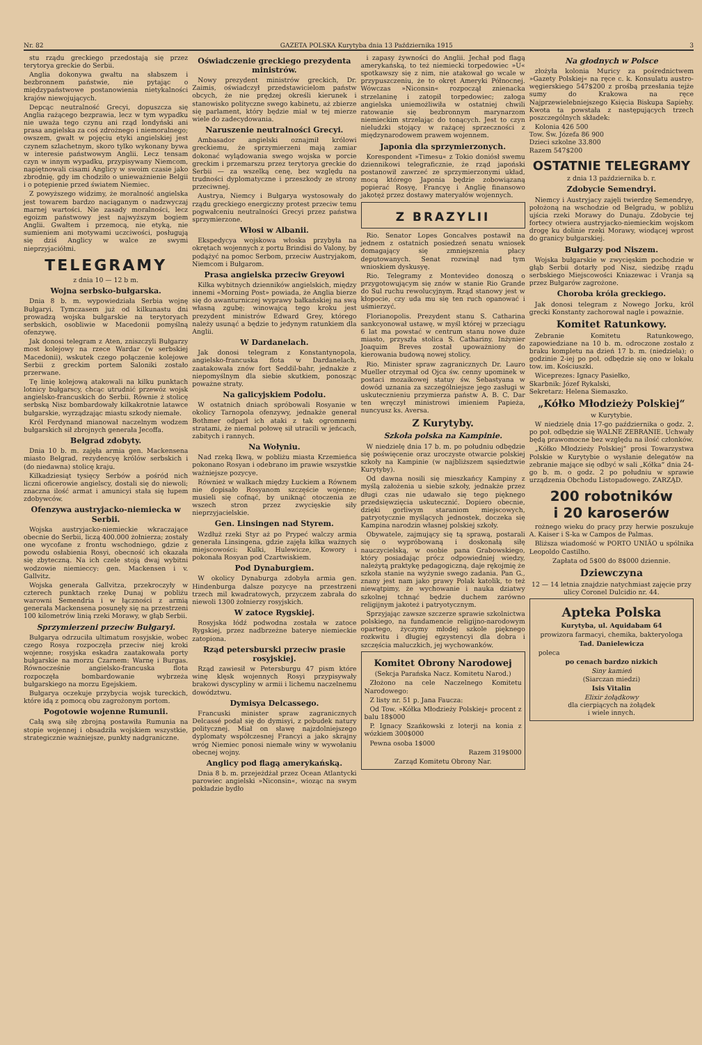Nr. 82 GAZETA POLSKA Kurytyba dnia 13 Października 1915 3
stu rządu greckiego przedostają się przez terytorya greckie do Serbii.
Anglia dokonywa gwałtu na słabszem i bezbronnem państwie, nie pytając o międzypaństwowe postanowienia nietykalności krajów niewojujących.
Depcąc neutralność Grecyi, dopuszcza się Anglia rażącego bezprawia, lecz w tym wypadku nie uważa tego czynu ani rząd londyński ani prasa angielska za coś zdrożnego i niemoralnego; owszem, gwałt w pojęciu etyki angielskiej jest czynem szlachetnym, skoro tylko wykonany bywa w interesie państwowym Anglii. Lecz tensam czyn w innym wypadku, przypisywany Niemcom, napiętnowali cisami Anglicy w swoim czasie jako zbrodnię, gdy im chodziło o unieważnienie Belgii i o potępienie przed światem Niemiec.
Z powyższego widzimy, że moralność angielska jest towarem bardzo naciąganym o nadzwyczaj marnej wartości. Nie zasady moralności, lecz egoizm państwowy jest najwyższym bogiem Anglii. Gwałtem i przemocą, nie etyką, nie sumieniem ani motywami uczciwości, posługują się dziś Anglicy w walce ze swymi nieprzyjaciółmi.
TELEGRAMY
z dnia 10 — 12 b m.
Wojna serbsko-bułgarska.
Dnia 8 b. m. wypowiedziała Serbia wojnę Bułgaryi. Tymczasem już od kilkunastu dni prowadzą wojska bułgarskie na terytoryach serbskich, osobliwie w Macedonii pomyślną ofenzywę.
Jak donosi telegram z Aten, zniszczyli Bułgarzy most kolejowy na rzece Wardar (w serbskiej Macedonii), wskutek czego połączenie kolejowe Serbii z greckim portem Saloniki zostało przerwane.
Tę linię kolejową atakowali na kilku punktach lotnicy bułgarscy, chcąc utrudnić przewóz wojsk angielsko-francuskich do Serbii. Równie ż stolicę serbską Nisz bombardowały kilkakrotnie latawce bułgarskie, wyrządzając miastu szkody niemałe.
Król Ferdynand mianował naczelnym wodzem bułgarskich sił zbrojnych generała Jecoffa.
Belgrad zdobyty.
Dnia 10 b. m. zajęła armia gen. Mackensena miasto Belgrad, rezydencyę królów serbskich i (do niedawna) stolicę kraju.
Kilkadziesiąt tysięcy Serbów a pośród nich liczni oficerowie angielscy, dostali się do niewoli; znaczna ilość armat i amunicyi stała się łupem zdobywców.
Ofenzywa austryjacko-niemiecka w Serbii.
Wojska austryjacko-niemieckie wkraczające obecnie do Serbii, liczą 400.000 żołnierza; zostały one wycofane z frontu wschodniego, gdzie z powodu osłabienia Rosyi, obecność ich okazała się zbyteczną. Na ich czele stoją dwaj wybitni wodzowie niemieccy: gen. Mackensen i v. Gallvitz.
Wojska generała Gallvitza, przekroczyły w czterech punktach rzekę Dunaj w pobliżu warowni Semendria i w łączności z armią generała Mackensena posunęły się na przestrzeni 100 kilometrów linią rzeki Morawy, w głąb Serbii.
Sprzymierzeni przeciw Bułgaryi.
Bułgarya odrzuciła ultimatum rosyjskie, wobec czego Rosya rozpoczęła przeciw niej kroki wojenne; rosyjska eskadra zaatakowała porty bułgarskie na morzu Czarnem: Warnę i Burgas. Równocześnie angielsko-francuska flota rozpoczęła bombardowanie wybrzeża bułgarskiego na morzu Egejskiem.
Bułgarya oczekuje przybycia wojsk tureckich, które idą z pomocą obu zagrożonym portom.
Pogotowie wojenne Rumunii.
Całą swą siłę zbrojną postawiła Rumunia na stopie wojennej i obsadziła wojskiem wszystkie, strategicznie ważniejsze, punkty nadgraniczne.
Oświadczenie greckiego prezydenta ministrów.
Nowy prezydent ministrów greckich, Dr. Zaimis, oświadczył przedstawicielom państw obcych, że nie prędzej określi kierunek i stanowisko polityczne swego kabinetu, aż zbierze się parlament, który będzie miał w tej mierze wiele do zadecydowania.
Naruszenie neutralności Grecyi.
Ambasador angielski oznajmił królowi greckiemu, że sprzymierzeni mają zamiar dokonać wylądowania swego wojska w porcie greckim i przemarszu przez terytorya greckie do Serbii — za wszelką cenę, bez względu na trudności dyplomatyczne i przeszkody ze strony przeciwnej.
Austrya, Niemcy i Bułgarya wystosowały do rządu greckiego energiczny protest przeciw temu pogwałceniu neutralności Grecyi przez państwa sprzymierzone.
Włosi w Albanii.
Ekspedycya wojskowa włoska przybyła na okrętach wojennych z portu Brindisi do Valony, by podążyć na pomoc Serbom, przeciw Austryjakom, Niemcom i Bułgarom.
Prasa angielska przeciw Greyowi
Kilka wybitnych dzienników angielskich, między innemi «Morning Post» powiada, że Anglia bierze się do awanturniczej wyprawy bałkańskiej na swą własną zgubę; winowajcą tego kroku jest prezydent ministrów Edward Grey, którego należy usunąć a będzie to jedynym ratunkiem dla Anglii.
W Dardanelach.
Jak donosi telegram z Konstantynopola, angielsko-francuska flota w Dardanelach, zaatakowała znów fort Seddil-bahr, jednakże z niepomyślnym dla siebie skutkiem, ponosząc poważne straty.
Na galicyjskiem Podolu.
W ostatnich dniach spróbowali Rosyanie w okolicy Tarnopola ofenzywy, jednakże generał Bothmer odparł ich ataki z tak ogromnemi stratami, że niemal połowę sił utracili w jeńcach, zabitych i rannych.
Na Wołyniu.
Nad rzeką Ikwą, w pobliżu miasta Krzemieńca pokonano Rosyan i odebrano im prawie wszystkie ważniejsze pozycye.
Również w walkach między Łuckiem a Równem nie dopisało Rosyanom szczęście wojenne; musieli się cofnąć, by uniknąć otoczenia ze wszech stron przez zwycięskie siły nieprzyjacielskie.
Gen. Linsingen nad Styrem.
Wzdłuż rzeki Styr aż po Prypeć walczy armia generała Linsingena, gdzie zajęła kilka ważnych miejscowości: Kulki, Hulewicze, Kowory i pokonała Rosyan pod Czartwiskiem.
Pod Dynaburgiem.
W okolicy Dynaburga zdobyła armia gen. Hindenburga dalsze pozycye na przestrzeni trzech mil kwadratowych, przyczem zabrała do niewoli 1300 żołnierzy rosyjskich.
W zatoce Rygskiej.
Rosyjska łódź podwodna została w zatoce Rygskiej, przez nadbrzeżne baterye niemieckie zatopiona.
Rząd petersburski przeciw prasie rosyjskiej.
Rząd zawiesił w Petersburgu 47 pism które winę klęsk wojennych Rosyi przypisywały brakowi dyscypliny w armii i lichemu naczelnemu dowództwu.
Dymisya Delcassego.
Francuski minister spraw zagranicznych Delcassé podał się do dymisyi, z pobudek natury politycznej. Miał on sławę najzdolniejszego dyplomaty współczesnej Francyi a jako skrajny wróg Niemiec ponosi niemałe winy w wywołaniu obecnej wojny.
Anglicy pod flagą amerykańską.
Dnia 8 b. m. przejeżdżał przez Ocean Atlantycki parowiec angielski »Niconsin«, wioząc na swym pokładzie bydło
i zapasy żywności do Anglii. Jechał pod flagą amerykańską, to też niemiecki torpedowiec »U« spotkawszy się z nim, nie atakował go wcale w przypuszczeniu, że to okręt Ameryki Północnej. Wówczas »Niconsin« rozpoczął znienacka strzelaninę i zatopił torpedowiec; załoga angielska uniemożliwiła w ostatniej chwili ratowanie się bezbronnym marynarzom niemieckim strzelając do tonących. Jest to czyn nieludzki stojący w rażącej sprzeczności z międzynarodowem prawem wojennem.
Japonia dla sprzymierzonych.
Korespondent »Timesu« z Tokio doniósł swemu dziennikowi telegraficznie, że rząd japoński postanowił zawrzeć ze sprzymierzonymi układ, mocą którego Japonia będzie zobowiązaną popierać Rosyę, Francyę i Anglię finansowo jakotęż przez dostawy materyałów wojennych.
Z BRAZYLII
Rio. Senator Lopes Goncalves postawił na jednem z ostatnich posiedzeń senatu wniosek domagający się zmniejszenia płacy deputowanych. Senat rozwinął nad tym wnioskiem dyskusyę.
Rio. Telegramy z Montevideo donoszą o przygotowującym się znów w stanie Rio Grande do Sul ruchu rewolucyjnym. Rząd stanowy jest w kłopocie, czy uda mu się ten ruch opanować i uśmierzyć.
Florianopolis. Prezydent stanu S. Catharina sankcyonował ustawę, w myśl której w przeciągu 6 lat ma powstać w centrum stanu nowe duże miasto, przyszła stolica S. Cathariny. Inżynier Joaquim Breves został upoważniony do kierowania budową nowej stolicy.
Rio. Minister spraw zagranicznych Dr. Lauro Mueller otrzymał od Ojca św. cenny upominek w postaci mozaikowej statuy św. Sebastyana w dowód uznania za szczególniejsze jego zasługi w uskutecznieniu przymierza państw A. B. C. Dar ten wręczył ministrowi imieniem Papieża, nuncyusz ks. Aversa.
Z Kurytyby.
Szkoła polska na Kampinie.
W niedzielę dnia 17 b. m. po południu odbędzie się poświęcenie oraz uroczyste otwarcie polskiej szkoły na Kampinie (w najbliższem sąsiedztwie Kurytyby).
Od dawna nosili się mieszkańcy Kampiny z myślą założenia u siebie szkoły, jednakże przez długi czas nie udawało się tego pięknego przedsięwzięcia uskutecznić. Dopiero obecnie, dzięki gorliwym staraniom miejscowych, patryotycznie myślących jednostek, doczeka się Kampina narodzin własnej polskiej szkoły.
Obywatele, zajmujący się tą sprawą, postarali się o wypróbowaną i doskonałą siłę nauczycielską, w osobie pana Grabowskiego, który posiadając prócz odpowiedniej wiedzy, należytą praktykę pedagogiczną, daje rękojmię że szkoła stanie na wyżynie swego zadania. Pan G., znany jest nam jako prawy Polak katolik, to też niewątpimy, że wychowanie i nauka dziatwy szkolnej tchnąć będzie duchem zarówno religijnym jakoteż i patryotycznym.
Sprzyjając zawsze szczerze sprawie szkolnictwa polskiego, na fundamencie religijno-narodowym opartego, życzymy młodej szkole pięknego rozkwitu i długiej egzystencyi dla dobra i szczęścia maluczkich, jej wychowanków.
Komitet Obrony Narodowej
(Sekcja Parańska Nacz. Komitetu Narod.)
Złożono na cele Naczelnego Komitetu Narodowego:
Z listy nr. 51 p. Jana Faucza:
Od Tow. »Kółka Młodzieży Polskiej« procent z balu 18$000
P. Ignacy Szańkowski z loterji na konia z wózkiem 300$000
Pewna osoba 1$000
Razem 319$000
Zarząd Komitetu Obrony Nar.
Na głodnych w Polsce
złożyła kolonia Muricy za pośrednictwem »Gazety Polskiej« na ręce c. k. Konsulatu austro-węgierskiego 547$200 z prośbą przesłania tejże sumy do Krakowa na ręce Najprzewielebniejszego Księcia Biskupa Sapiehy. Kwota ta powstała z następujących trzech poszczególnych składek:
Kolonia 426 500
Tow. Św. Józefa 86 900
Dzieci szkolne 33.800
Razem 547$200
OSTATNIE TELEGRAMY
z dnia 13 października b. r.
Zdobycie Semendryi.
Niemcy i Austryjacy zajęli twierdzę Semendryę, położoną na wschodzie od Belgradu, w pobliżu ujścia rzeki Morawy do Dunaju. Zdobycie tej fortecy otwiera austryjacko-niemieckim wojskom drogę ku dolinie rzeki Morawy, wiodącej wprost do granicy bułgarskiej.
Bułgarzy pod Niszem.
Wojska bułgarskie w zwycięskim pochodzie w głąb Serbii dotarły pod Nisz, siedzibę rządu serbskiego Miejscowości Kniazewac i Vranja są przez Bułgarów zagrożone.
Choroba króla greckiego.
Jak donosi telegram z Nowego Jorku, król grecki Konstanty zachorował nagle i poważnie.
Komitet Ratunkowy.
Zebranie Komitetu Ratunkowego, zapowiedziane na 10 b. m. odroczone zostało z braku kompletu na dzień 17 b. m. (niedziela); o godzinie 2-iej po poł. odbędzie się ono w lokalu tow. im. Kościuszki.
Wiceprezes: Ignacy Pasiełko,
Skarbnik: Józef Rykalski,
Sekretarz: Helena Siemaszko.
„Kółko Młodzieży Polskiej“
w Kurytybie.
W niedzielę dnia 17-go października o godz. 2. po poł. odbędzie się WALNE ZEBRANIE. Uchwały będą prawomocne bez względu na ilość członków.
„Kółko Młodzieży Polskiej“ prosi Towarzystwa Polskie w Kurytybie o wysłanie delegatów na zebranie mające się odbyć w sali „Kółka“ dnia 24-go b. m. o godz. 2 po południu w sprawie urządzenia Obchodu Listopadowego. ZARZĄD.
200 robotników
i 20 karoserów
rożnego wieku do pracy przy herwie poszukuje A. Kaiser i S-ka w Campos de Palmas.
Bliższa wiadomość w PORTO UNIÃO u spólnika Leopoldo Castilho.
Zapłata od 5$00 do 8$000 dziennie.
Dziewczyna
12 — 14 letnia znajdzie natychmiast zajęcie przy ulicy Coronel Dulcidio nr. 44.
Apteka Polska
Kurytyba, ul. Aquidabam 64
prowizora farmacyi, chemika, bakteryologa
Tad. Danielewicza
poleca
po cenach bardzo nizkich
Siny kamień
(Siarczan miedzi)
Isis Vitalin
Elixir żołądkowy
dla cierpiących na żołądek
i wiele innych.